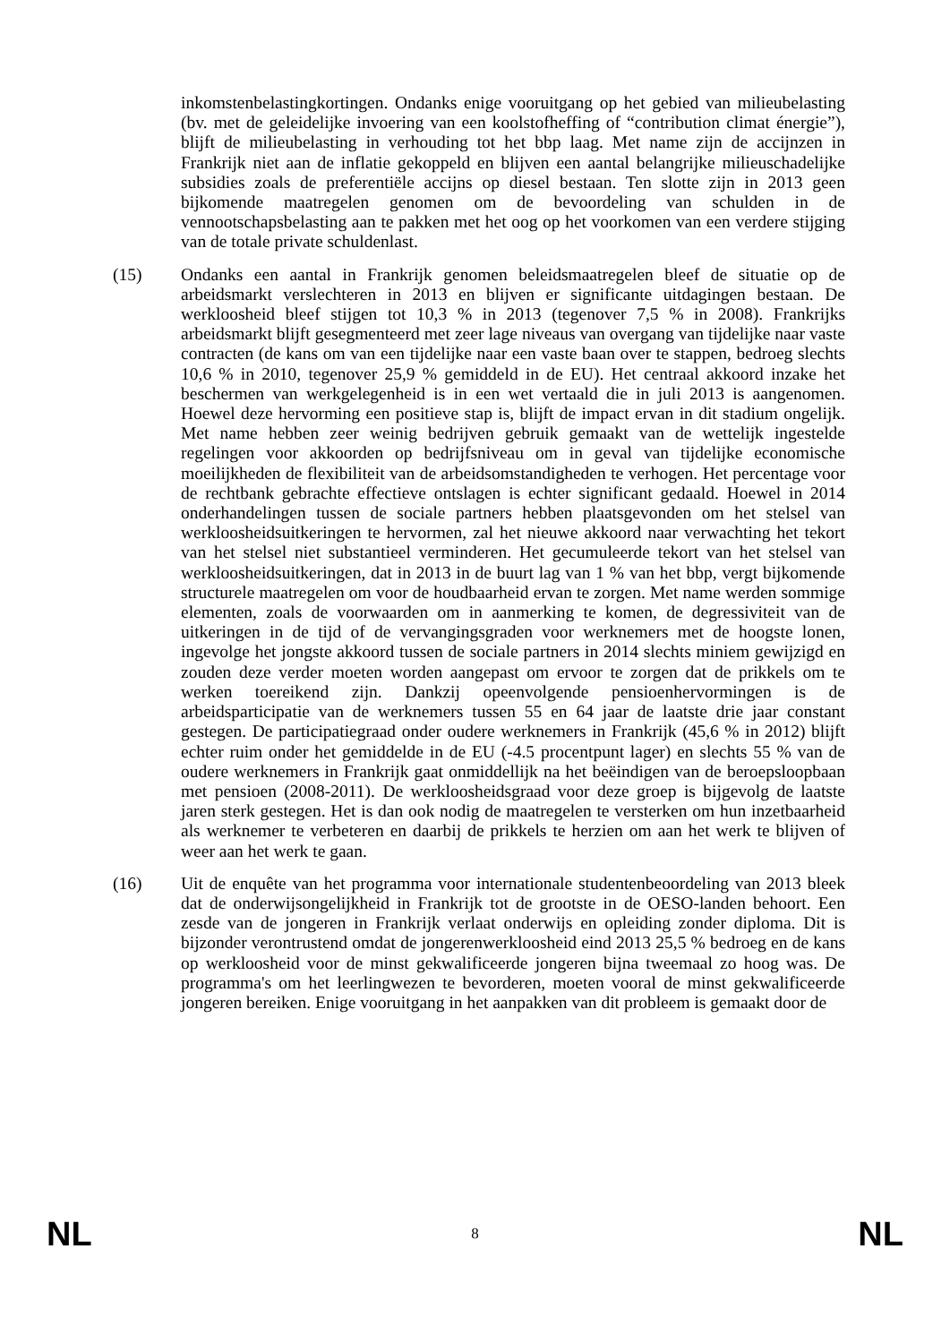inkomstenbelastingkortingen. Ondanks enige vooruitgang op het gebied van milieubelasting (bv. met de geleidelijke invoering van een koolstofheffing of “contribution climat énergie”), blijft de milieubelasting in verhouding tot het bbp laag. Met name zijn de accijnzen in Frankrijk niet aan de inflatie gekoppeld en blijven een aantal belangrijke milieuschadelijke subsidies zoals de preferentiële accijns op diesel bestaan. Ten slotte zijn in 2013 geen bijkomende maatregelen genomen om de bevoordeling van schulden in de vennootschapsbelasting aan te pakken met het oog op het voorkomen van een verdere stijging van de totale private schuldenlast.
(15) Ondanks een aantal in Frankrijk genomen beleidsmaatregelen bleef de situatie op de arbeidsmarkt verslechteren in 2013 en blijven er significante uitdagingen bestaan. De werkloosheid bleef stijgen tot 10,3 % in 2013 (tegenover 7,5 % in 2008). Frankrijks arbeidsmarkt blijft gesegmenteerd met zeer lage niveaus van overgang van tijdelijke naar vaste contracten (de kans om van een tijdelijke naar een vaste baan over te stappen, bedroeg slechts 10,6 % in 2010, tegenover 25,9 % gemiddeld in de EU). Het centraal akkoord inzake het beschermen van werkgelegenheid is in een wet vertaald die in juli 2013 is aangenomen. Hoewel deze hervorming een positieve stap is, blijft de impact ervan in dit stadium ongelijk. Met name hebben zeer weinig bedrijven gebruik gemaakt van de wettelijk ingestelde regelingen voor akkoorden op bedrijfsniveau om in geval van tijdelijke economische moeilijkheden de flexibiliteit van de arbeidsomstandigheden te verhogen. Het percentage voor de rechtbank gebrachte effectieve ontslagen is echter significant gedaald. Hoewel in 2014 onderhandelingen tussen de sociale partners hebben plaatsgevonden om het stelsel van werkloosheidsuitkeringen te hervormen, zal het nieuwe akkoord naar verwachting het tekort van het stelsel niet substantieel verminderen. Het gecumuleerde tekort van het stelsel van werkloosheidsuitkeringen, dat in 2013 in de buurt lag van 1 % van het bbp, vergt bijkomende structurele maatregelen om voor de houdbaarheid ervan te zorgen. Met name werden sommige elementen, zoals de voorwaarden om in aanmerking te komen, de degressiviteit van de uitkeringen in de tijd of de vervangingsgraden voor werknemers met de hoogste lonen, ingevolge het jongste akkoord tussen de sociale partners in 2014 slechts miniem gewijzigd en zouden deze verder moeten worden aangepast om ervoor te zorgen dat de prikkels om te werken toereikend zijn. Dankzij opeenvolgende pensioenhervormingen is de arbeidsparticipatie van de werknemers tussen 55 en 64 jaar de laatste drie jaar constant gestegen. De participatiegraad onder oudere werknemers in Frankrijk (45,6 % in 2012) blijft echter ruim onder het gemiddelde in de EU (-4.5 procentpunt lager) en slechts 55 % van de oudere werknemers in Frankrijk gaat onmiddellijk na het beëindigen van de beroepsloopbaan met pensioen (2008-2011). De werkloosheidsgraad voor deze groep is bijgevolg de laatste jaren sterk gestegen. Het is dan ook nodig de maatregelen te versterken om hun inzetbaarheid als werknemer te verbeteren en daarbij de prikkels te herzien om aan het werk te blijven of weer aan het werk te gaan.
(16) Uit de enquête van het programma voor internationale studentenbeoordeling van 2013 bleek dat de onderwijsongelijkheid in Frankrijk tot de grootste in de OESO-landen behoort. Een zesde van de jongeren in Frankrijk verlaat onderwijs en opleiding zonder diploma. Dit is bijzonder verontrustend omdat de jongerenwerkloosheid eind 2013 25,5 % bedroeg en de kans op werkloosheid voor de minst gekwalificeerde jongeren bijna tweemaal zo hoog was. De programma's om het leerlingwezen te bevorderen, moeten vooral de minst gekwalificeerde jongeren bereiken. Enige vooruitgang in het aanpakken van dit probleem is gemaakt door de
NL 8 NL